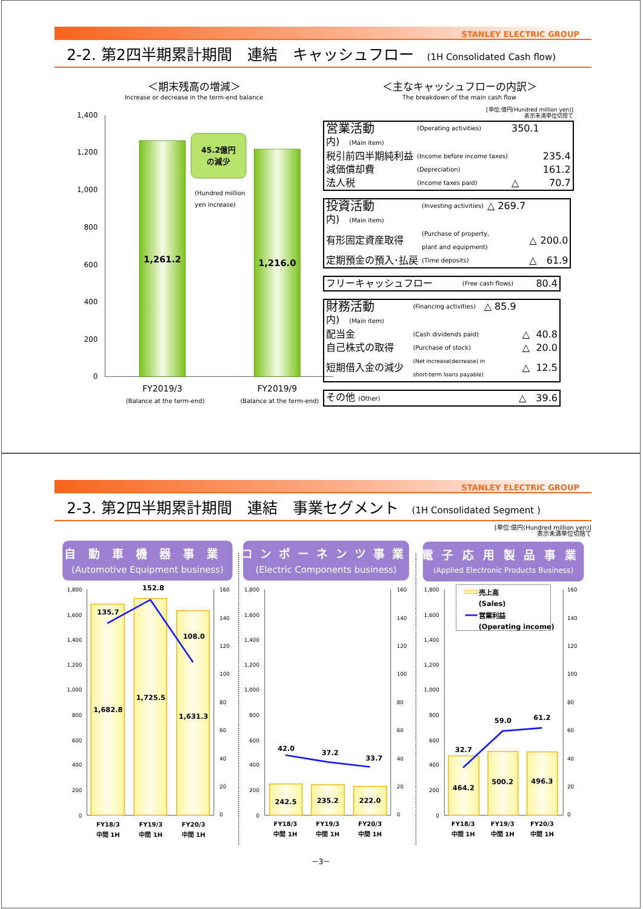STANLEY ELECTRIC GROUP
2-2. 第2四半期累計期間　連結　キャッシュフロー (1H Consolidated Cash flow)
＜期末残高の増減＞
Increase or decrease in the term-end balance
1,400
1,200
1,000
800
600
400
200
0
45.2億円
の減少
(Hundred million
yen increase)
1,261.2
1,216.0
FY2019/3
(Balance at the term-end)
FY2019/9
(Balance at the term-end)
＜主なキャッシュフローの内訳＞
The breakdown of the main cash flow
[単位:億円(Hundred million yen)]
表示未満単位切捨て
| 営業活動 | (Operating activities) | 350.1 | | |
| 内) (Main item) | | | | |
| 税引前四半期純利益 | (Income before income taxes) | | | 235.4 |
| 減価償却費 | (Depreciation) | | | 161.2 |
| 法人税 | (Income taxes paid) | | △ | 70.7 |
| 投資活動 | (Investing activities) | △ 269.7 | | |
| 内) (Main item) | | | | |
| 有形固定資産取得 | (Purchase of property, plant and equipment) | | △ | 200.0 |
| 定期預金の預入･払戻 | (Time deposits) | | △ | 61.9 |
| フリーキャッシュフロー | (Free cash flows) | 80.4 |
| 財務活動 | (Financing activities) | △ 85.9 | | |
| 内) (Main item) | | | | |
| 配当金 | (Cash dividends paid) | | △ | 40.8 |
| 自己株式の取得 | (Purchase of stock) | | △ | 20.0 |
| 短期借入金の減少 | (Net increase(decrease) in short-term loans payable) | | △ | 12.5 |
| その他 (Other) | △ 39.6 |
STANLEY ELECTRIC GROUP
2-3. 第2四半期累計期間　連結　事業セグメント (1H Consolidated Segment )
[単位:億円(Hundred million yen)]
表示未満単位切捨て
自動車機器事業
コンポーネンツ事業
電子応用製品事業
(Automotive Equipment business)
(Electric Components business)
(Applied Electronic Products Business)
1,800
1,600
1,400
1,200
1,000
800
600
400
200
0
1,800
1,600
1,400
1,200
1,000
800
600
400
200
0
1,800
1,600
1,400
1,200
1,000
800
600
400
200
0
160
140
120
100
80
60
40
20
0
160
140
120
100
80
60
40
20
0
160
140
120
100
80
60
40
20
0
135.7
152.8
108.0
1,682.8
1,725.5
1,631.3
42.0
37.2
33.7
242.5
235.2
222.0
32.7
59.0
61.2
464.2
500.2
496.3
FY18/3
中間 1H
FY19/3
中間 1H
FY20/3
中間 1H
FY18/3
中間 1H
FY19/3
中間 1H
FY20/3
中間 1H
FY18/3
中間 1H
FY19/3
中間 1H
FY20/3
中間 1H
売上高
(Sales)
営業利益
(Operating income)
－3－